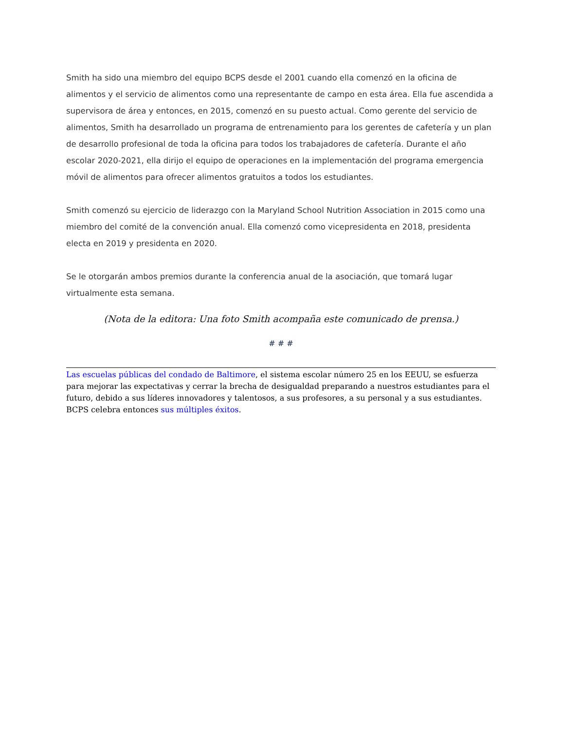Smith ha sido una miembro del equipo BCPS desde el 2001 cuando ella comenzó en la oficina de alimentos y el servicio de alimentos como una representante de campo en esta área. Ella fue ascendida a supervisora de área y entonces, en 2015, comenzó en su puesto actual. Como gerente del servicio de alimentos, Smith ha desarrollado un programa de entrenamiento para los gerentes de cafetería y un plan de desarrollo profesional de toda la oficina para todos los trabajadores de cafetería. Durante el año escolar 2020-2021, ella dirijo el equipo de operaciones en la implementación del programa emergencia móvil de alimentos para ofrecer alimentos gratuitos a todos los estudiantes.
Smith comenzó su ejercicio de liderazgo con la Maryland School Nutrition Association in 2015 como una miembro del comité de la convención anual. Ella comenzó como vicepresidenta en 2018, presidenta electa en 2019 y presidenta en 2020.
Se le otorgarán ambos premios durante la conferencia anual de la asociación, que tomará lugar virtualmente esta semana.
(Nota de la editora: Una foto Smith acompaña este comunicado de prensa.)
# # #
Las escuelas públicas del condado de Baltimore, el sistema escolar número 25 en los EEUU, se esfuerza para mejorar las expectativas y cerrar la brecha de desigualdad preparando a nuestros estudiantes para el futuro, debido a sus líderes innovadores y talentosos, a sus profesores, a su personal y a sus estudiantes. BCPS celebra entonces sus múltiples éxitos.